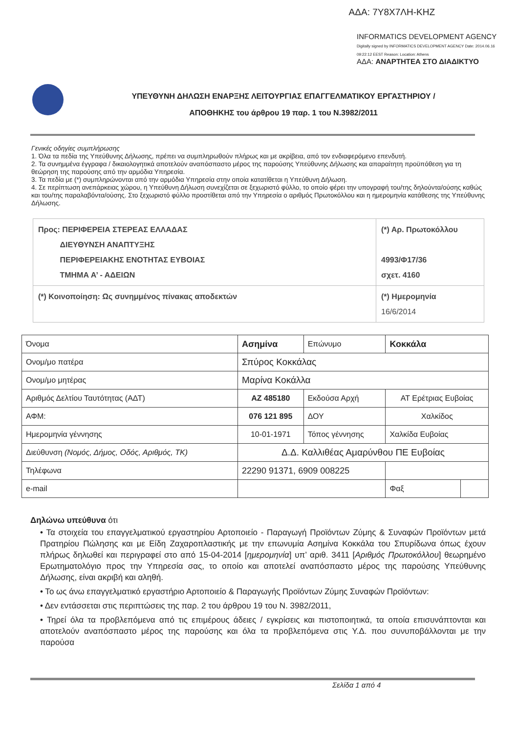ΑΔΑ: 7Υ8Χ7ΛΗ-ΚΗΖ
INFORMATICS DEVELOPMENT AGENCY Digitally signed by INFORMATICS DEVELOPMENT AGENCY Date: 2014.06.16 09:22:12 EEST Reason: Location: Athens
ΑΔΑ: ΑΝΑΡΤΗΤΕΑ ΣΤΟ ΔΙΑΔΙΚΤΥΟ
ΥΠΕΥΘΥΝΗ ΔΗΛΩΣΗ ΕΝΑΡΞΗΣ ΛΕΙΤΟΥΡΓΙΑΣ ΕΠΑΓΓΕΛΜΑΤΙΚΟΥ ΕΡΓΑΣΤΗΡΙΟΥ /
ΑΠΟΘΗΚΗΣ του άρθρου 19 παρ. 1 του Ν.3982/2011
Γενικές οδηγίες συμπλήρωσης
1. Όλα τα πεδία της Υπεύθυνης Δήλωσης, πρέπει να συμπληρωθούν πλήρως και με ακρίβεια, από τον ενδιαφερόμενο επενδυτή.
2. Τα συνημμένα έγγραφα / δικαιολογητικά αποτελούν αναπόσπαστο μέρος της παρούσης Υπεύθυνης Δήλωσης και απαραίτητη προϋπόθεση για τη θεώρηση της παρούσης από την αρμόδια Υπηρεσία.
3. Τα πεδία με (*) συμπληρώνονται από την αρμόδια Υπηρεσία στην οποία κατατίθεται η Υπεύθυνη Δήλωση.
4. Σε περίπτωση ανεπάρκειας χώρου, η Υπεύθυνη Δήλωση συνεχίζεται σε ξεχωριστό φύλλο, το οποίο φέρει την υπογραφή του/της δηλούντα/ούσης καθώς και του/της παραλαβόντα/ούσης. Στο ξεχωριστό φύλλο προστίθεται από την Υπηρεσία ο αριθμός Πρωτοκόλλου και η ημερομηνία κατάθεσης της Υπεύθυνης Δήλωσης.
| Προς: ΠΕΡΙΦΕΡΕΙΑ ΣΤΕΡΕΑΣ ΕΛΛΑΔΑΣ ΔΙΕΥΘΥΝΣΗ ΑΝΑΠΤΥΞΗΣ ΠΕΡΙΦΕΡΕΙΑΚΗΣ ΕΝΟΤΗΤΑΣ ΕΥΒΟΙΑΣ ΤΜΗΜΑ Α’ - ΑΔΕΙΩΝ | (*) Αρ. Πρωτοκόλλου 4993/Φ17/36 σχετ. 4160 |
| (*) Κοινοποίηση: Ως συνημμένος πίνακας αποδεκτών | (*) Ημερομηνία 16/6/2014 |
| Όνομα | Ασημίνα | | Επώνυμο | Κοκκάλα | |
| Ονομ/μο πατέρα | | Σπύρος Κοκκάλας | | | |
| Ονομ/μο μητέρας | | Μαρίνα Κοκάλλα | | | |
| Αριθμός Δελτίου Ταυτότητας (ΑΔΤ) | | ΑΖ 485180 | Εκδούσα Αρχή | ΑΤ Ερέτριας Ευβοίας | |
| ΑΦΜ: | | 076 121 895 | ΔΟΥ | Χαλκίδος | |
| Ημερομηνία γέννησης | | 10-01-1971 | Τόπος γέννησης | Χαλκίδα Ευβοίας | |
| Διεύθυνση (Νομός, Δήμος, Οδός, Αριθμός, ΤΚ) | | Δ.Δ. Καλλιθέας Αμαρύνθου ΠΕ Ευβοίας | | | |
| Τηλέφωνα | 22290 91371, 6909 008225 | | | | |
| e-mail | | | | Φαξ | |
Δηλώνω υπεύθυνα ότι
• Τα στοιχεία του επαγγελματικού εργαστηρίου Αρτοποιείο - Παραγωγή Προϊόντων Ζύμης & Συναφών Προϊόντων μετά Πρατηρίου Πώλησης και με Είδη Ζαχαροπλαστικής με την επωνυμία Ασημίνα Κοκκάλα του Σπυρίδωνα όπως έχουν πλήρως δηλωθεί και περιγραφεί στο από 15-04-2014 [ημερομηνία] υπ’ αριθ. 3411 [Αριθμός Πρωτοκόλλου] θεωρημένο Ερωτηματολόγιο προς την Υπηρεσία σας, το οποίο και αποτελεί αναπόσπαστο μέρος της παρούσης Υπεύθυνης Δήλωσης, είναι ακριβή και αληθή.
• Το ως άνω επαγγελματικό εργαστήριο Αρτοποιείο & Παραγωγής Προϊόντων Ζύμης Συναφών Προϊόντων:
• Δεν εντάσσεται στις περιπτώσεις της παρ. 2 του άρθρου 19 του Ν. 3982/2011,
• Τηρεί όλα τα προβλεπόμενα από τις επιμέρους άδειες / εγκρίσεις και πιστοποιητικά, τα οποία επισυνάπτονται και αποτελούν αναπόσπαστο μέρος της παρούσης και όλα τα προβλεπόμενα στις Υ.Δ. που συνυποβάλλονται με την παρούσα
Σελίδα 1 από 4